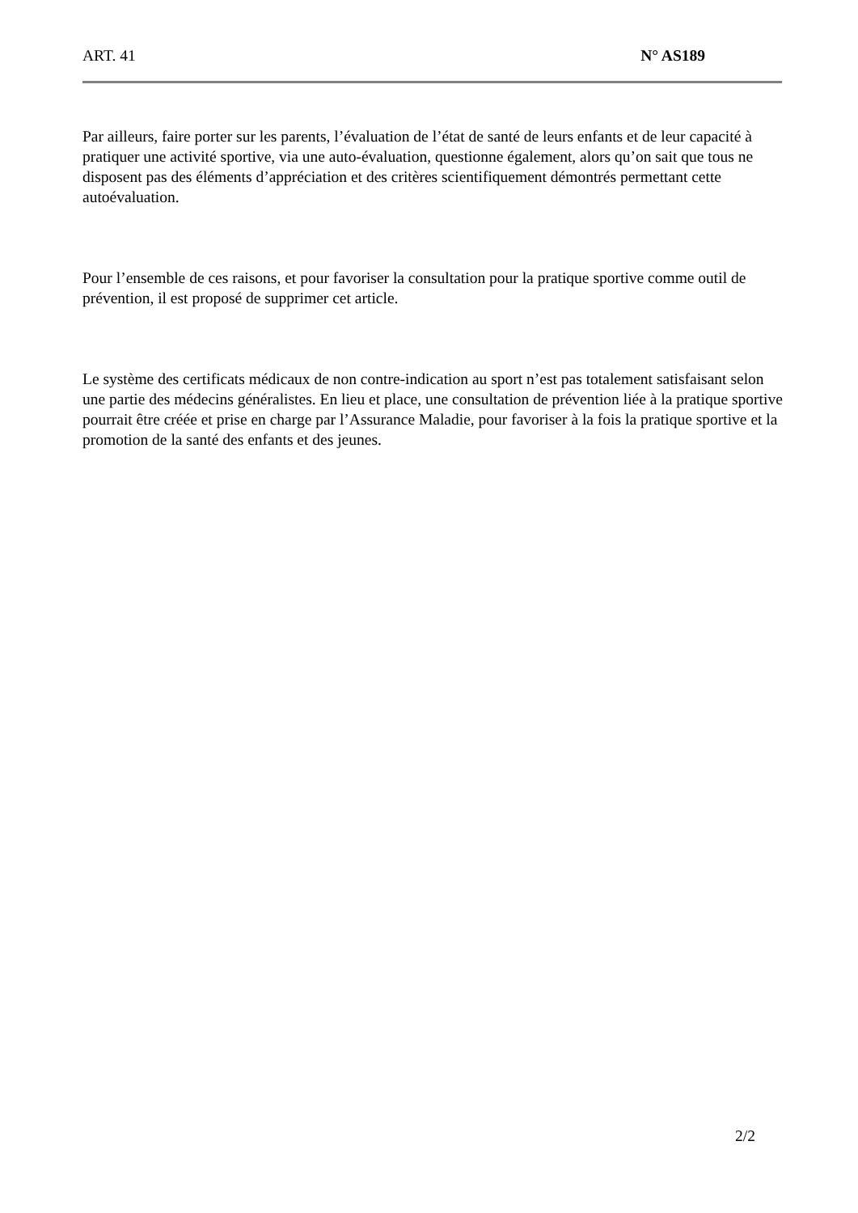ART. 41 N° AS189
Par ailleurs, faire porter sur les parents, l’évaluation de l’état de santé de leurs enfants et de leur capacité à pratiquer une activité sportive, via une auto-évaluation, questionne également, alors qu’on sait que tous ne disposent pas des éléments d’appréciation et des critères scientifiquement démontrés permettant cette autoévaluation.
Pour l’ensemble de ces raisons, et pour favoriser la consultation pour la pratique sportive comme outil de prévention, il est proposé de supprimer cet article.
Le système des certificats médicaux de non contre-indication au sport n’est pas totalement satisfaisant selon une partie des médecins généralistes. En lieu et place, une consultation de prévention liée à la pratique sportive pourrait être créée et prise en charge par l’Assurance Maladie, pour favoriser à la fois la pratique sportive et la promotion de la santé des enfants et des jeunes.
2/2